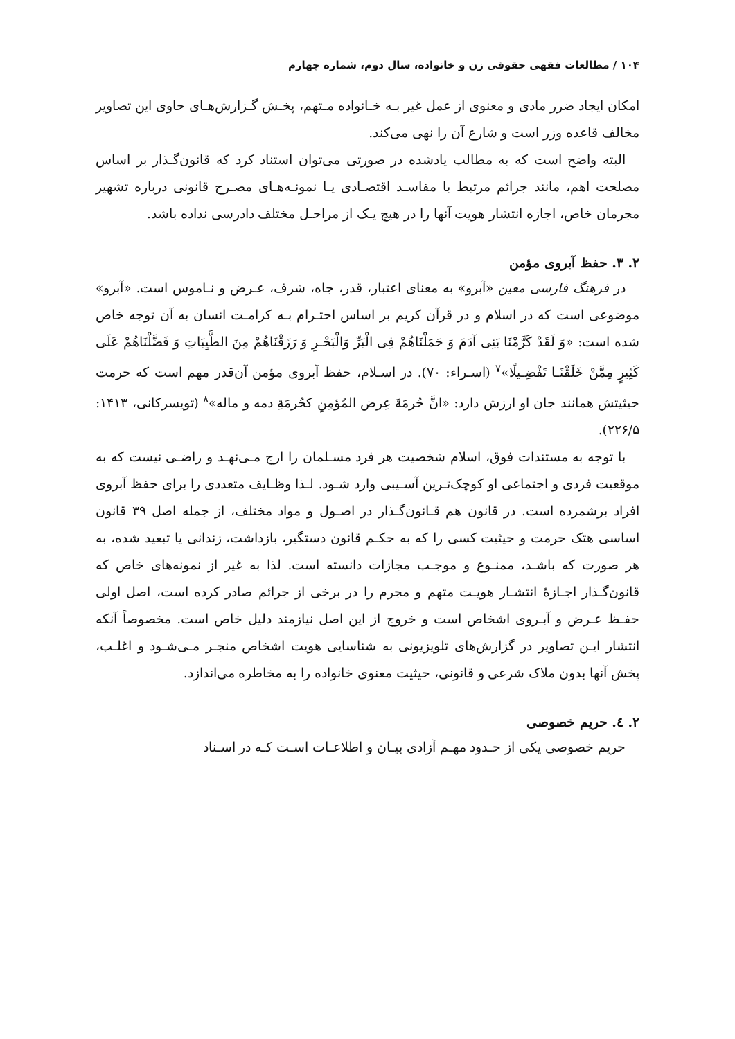۱۰۴ / مطالعات فقهی حقوقی زن و خانواده، سال دوم، شماره چهارم
امکان ایجاد ضرر مادی و معنوی از عمل غیر بـه خـانواده مـتهم، پخـش گـزارش‌هـای حاوی این تصاویر مخالف قاعده وزر است و شارع آن را نهی می‌کند.
البته واضح است که به مطالب یادشده در صورتی می‌توان استناد کرد که قانون‌گـذار بر اساس مصلحت اهم، مانند جرائم مرتبط با مفاسـد اقتصـادی یـا نمونـه‌هـای مصـرح قانونی درباره تشهیر مجرمان خاص، اجازه انتشار هویت آنها را در هیچ یـک از مراحـل مختلف دادرسی نداده باشد.
۲. ۳. حفظ آبروی مؤمن
در فرهنگ فارسی معین «آبرو» به معنای اعتبار، قدر، جاه، شرف، عـرض و نـاموس است. «آبرو» موضوعی است که در اسلام و در قرآن کریم بر اساس احتـرام بـه کرامـت انسان به آن توجه خاص شده است: «وَ لَقَدْ کَرَّمْنَا بَنِی آدَمَ وَ حَمَلْنَاهُمْ فِی الْبَرِّ وَالْبَحْـرِ وَ رَزَقْنَاهُمْ مِنَ الطَّیِبَاتِ وَ فَضَّلْنَاهُمْ عَلَی کَثِیرٍ مِمَّنْ خَلَقْنَـا تَفْضِـیلًا»<sup>۷</sup> (اسـراء: ۷۰). در اسـلام، حفظ آبروی مؤمن آن‌قدر مهم است که حرمت حیثیتش همانند جان او ارزش دارد: «انَّ حُرمَةَ عِرض المُؤمِنِ کحُرمَةِ دمه و ماله»<sup>۸</sup> (تویسرکانی، ۱۴۱۳: ۲۲۶/۵).
با توجه به مستندات فوق، اسلام شخصیت هر فرد مسـلمان را ارج مـی‌نهـد و راضـی نیست که به موقعیت فردی و اجتماعی او کوچک‌تـرین آسـیبی وارد شـود. لـذا وظـایف متعددی را برای حفظ آبروی افراد برشمرده است. در قانون هم قـانون‌گـذار در اصـول و مواد مختلف، از جمله اصل ۳۹ قانون اساسی هتک حرمت و حیثیت کسی را که به حکـم قانون دستگیر، بازداشت، زندانی یا تبعید شده، به هر صورت که باشـد، ممنـوع و موجـب مجازات دانسته است. لذا به غیر از نمونه‌های خاص که قانون‌گـذار اجـازۀ انتشـار هویـت متهم و مجرم را در برخی از جرائم صادر کرده است، اصل اولی حفـظ عـرض و آبـروی اشخاص است و خروج از این اصل نیازمند دلیل خاص است. مخصوصاً آنکه انتشار ایـن تصاویر در گزارش‌های تلویزیونی به شناسایی هویت اشخاص منجـر مـی‌شـود و اغلـب، پخش آنها بدون ملاک شرعی و قانونی، حیثیت معنوی خانواده را به مخاطره می‌اندازد.
۲. ٤. حریم خصوصی
حریم خصوصی یکی از حـدود مهـم آزادی بیـان و اطلاعـات اسـت کـه در اسـناد